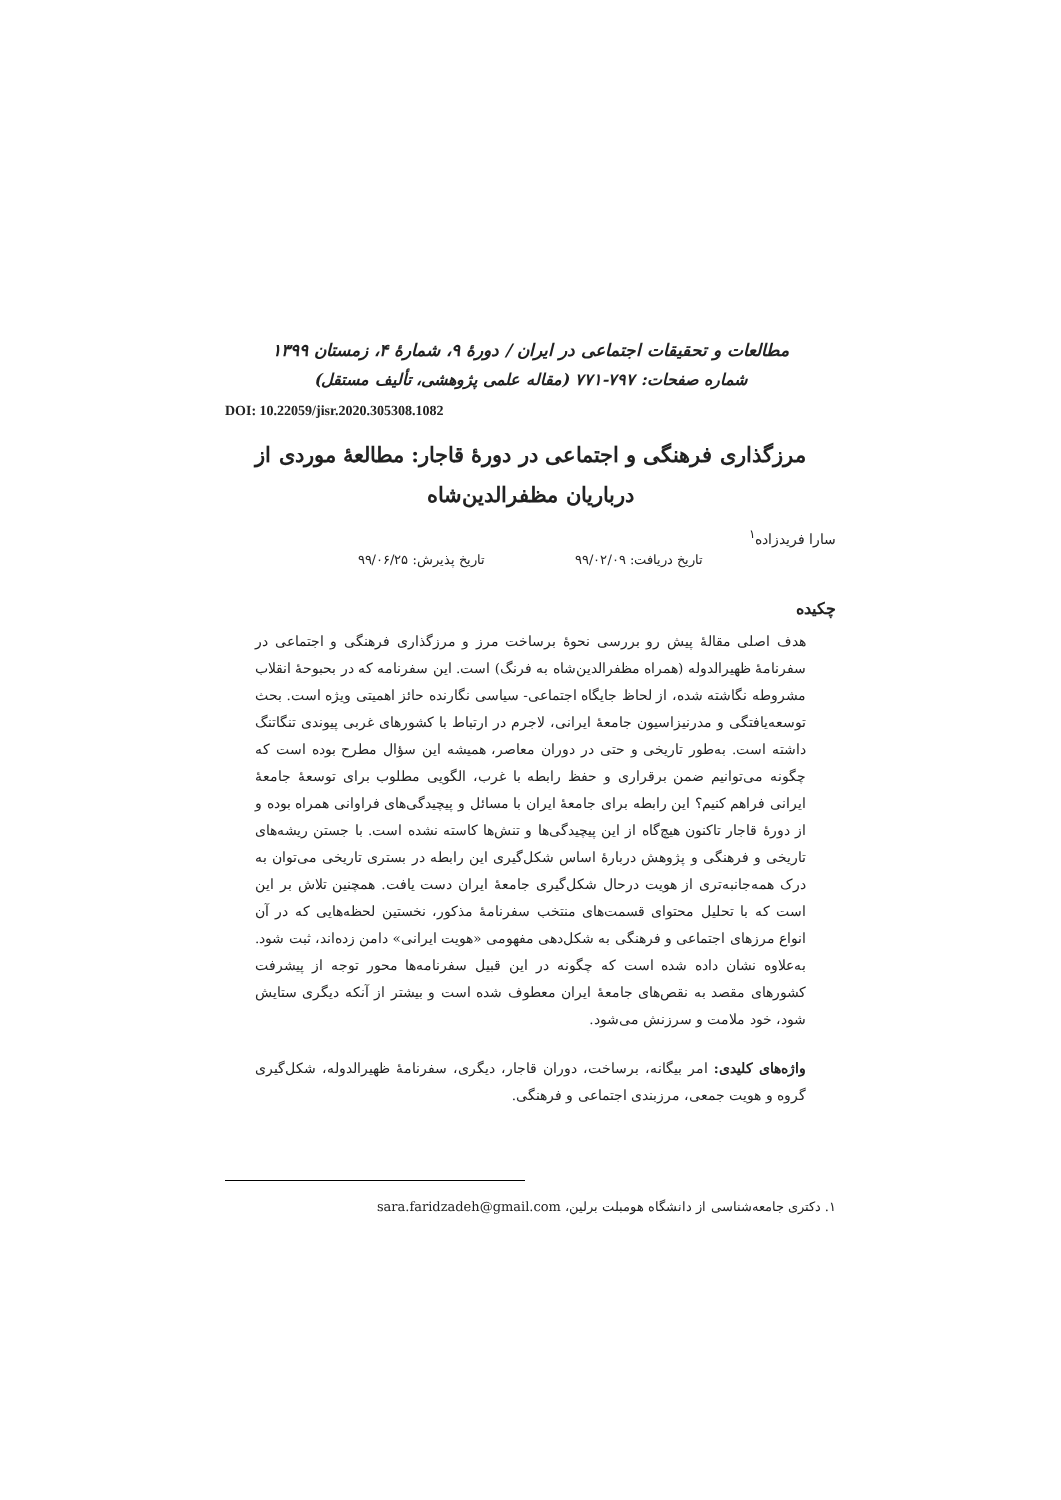مطالعات و تحقیقات اجتماعی در ایران / دورهٔ ۹، شمارهٔ ۴، زمستان ۱۳۹۹
شماره صفحات: ۷۹۷-۷۷۱ (مقاله علمی پژوهشی، تألیف مستقل)
DOI: 10.22059/jisr.2020.305308.1082
مرزگذاری فرهنگی و اجتماعی در دورهٔ قاجار: مطالعهٔ موردی از درباریان مظفرالدین‌شاه
سارا فریدزاده<sup>۱</sup>
تاریخ دریافت: ۹۹/۰۲/۰۹ تاریخ پذیرش: ۹۹/۰۶/۲۵
چکیده
هدف اصلی مقالهٔ پیش رو بررسی نحوهٔ برساخت مرز و مرزگذاری فرهنگی و اجتماعی در سفرنامهٔ ظهیرالدوله (همراه مظفرالدین‌شاه به فرنگ) است. این سفرنامه که در بحبوحهٔ انقلاب مشروطه نگاشته شده، از لحاظ جایگاه اجتماعی- سیاسی نگارنده حائز اهمیتی ویژه است. بحث توسعه‌یافتگی و مدرنیزاسیون جامعهٔ ایرانی، لاجرم در ارتباط با کشورهای غربی پیوندی تنگاتنگ داشته است. به‌طور تاریخی و حتی در دوران معاصر، همیشه این سؤال مطرح بوده است که چگونه می‌توانیم ضمن برقراری و حفظ رابطه با غرب، الگویی مطلوب برای توسعهٔ جامعهٔ ایرانی فراهم کنیم؟ این رابطه برای جامعهٔ ایران با مسائل و پیچیدگی‌های فراوانی همراه بوده و از دورهٔ قاجار تاکنون هیچ‌گاه از این پیچیدگی‌ها و تنش‌ها کاسته نشده است. با جستن ریشه‌های تاریخی و فرهنگی و پژوهش دربارهٔ اساس شکل‌گیری این رابطه در بستری تاریخی می‌توان به درک همه‌جانبه‌تری از هویت درحال شکل‌گیری جامعهٔ ایران دست یافت. همچنین تلاش بر این است که با تحلیل محتوای قسمت‌های منتخب سفرنامهٔ مذکور، نخستین لحظه‌هایی که در آن انواع مرزهای اجتماعی و فرهنگی به شکل‌دهی مفهومی «هویت ایرانی» دامن زده‌اند، ثبت شود. به‌علاوه نشان داده شده است که چگونه در این قبیل سفرنامه‌ها محور توجه از پیشرفت کشورهای مقصد به نقص‌های جامعهٔ ایران معطوف شده است و بیشتر از آنکه دیگری ستایش شود، خود ملامت و سرزنش می‌شود.
واژه‌های کلیدی: امر بیگانه، برساخت، دوران قاجار، دیگری، سفرنامهٔ ظهیرالدوله، شکل‌گیری گروه و هویت جمعی، مرزبندی اجتماعی و فرهنگی.
۱. دکتری جامعه‌شناسی از دانشگاه هومبلت برلین، sara.faridzadeh@gmail.com